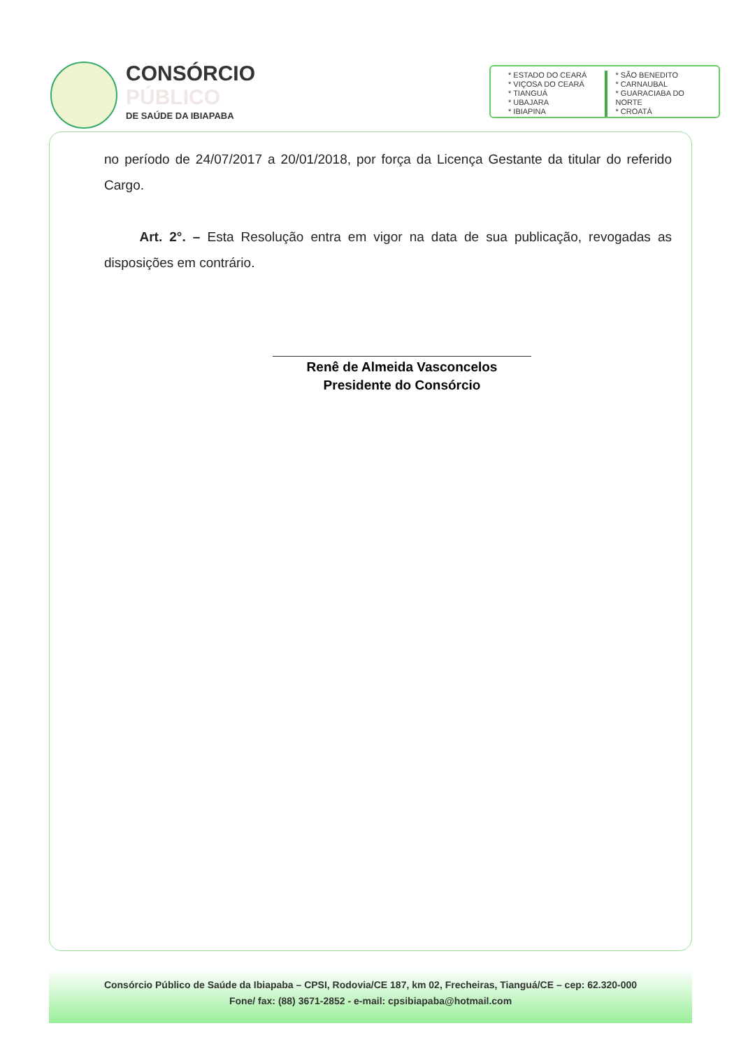CONSÓRCIO
PÚBLICO
DE SAÚDE DA IBIAPABA
* ESTADO DO CEARÁ
* VIÇOSA DO CEARÁ
* TIANGUÁ
* UBAJARA
* IBIAPINA
* SÃO BENEDITO
* CARNAUBAL
* GUARACIABA DO NORTE
* CROATÁ
no período de 24/07/2017 a 20/01/2018, por força da Licença Gestante da titular do referido Cargo.
Art. 2°. – Esta Resolução entra em vigor na data de sua publicação, revogadas as disposições em contrário.
Renê de Almeida Vasconcelos
Presidente do Consórcio
Consórcio Público de Saúde da Ibiapaba – CPSI, Rodovia/CE 187, km 02, Frecheiras, Tianguá/CE – cep: 62.320-000
Fone/ fax: (88) 3671-2852 - e-mail: cpsibiapaba@hotmail.com